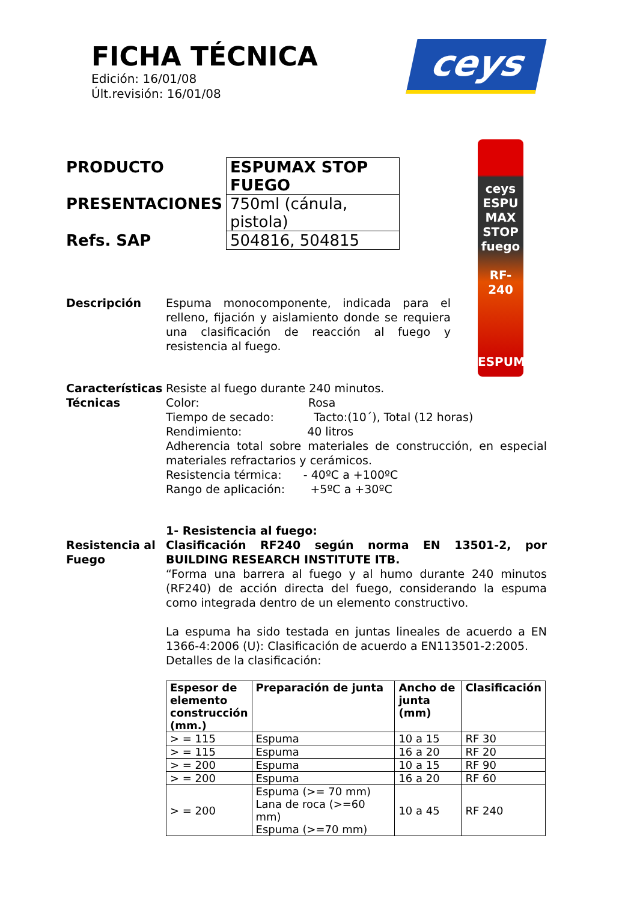FICHA TÉCNICA
Edición: 16/01/08
Últ.revisión: 16/01/08
ceys
| PRODUCTO | ESPUMAX STOP FUEGO |
| PRESENTACIONES | 750ml (cánula, pistola) |
| Refs. SAP | 504816, 504815 |
ceys
ESPU
MAX
STOP fuego
RF-240
ESPUMA
Descripción Espuma monocomponente, indicada para el relleno, fijación y aislamiento donde se requiera una clasificación de reacción al fuego y resistencia al fuego.
Características Técnicas
Resiste al fuego durante 240 minutos.
Color: Rosa
Tiempo de secado: Tacto:(10´), Total (12 horas)
Rendimiento: 40 litros
Adherencia total sobre materiales de construcción, en especial materiales refractarios y cerámicos.
Resistencia térmica: - 40ºC a +100ºC
Rango de aplicación: +5ºC a +30ºC
Resistencia al Fuego
1- Resistencia al fuego:
Clasificación RF240 según norma EN 13501-2, por BUILDING RESEARCH INSTITUTE ITB.
“Forma una barrera al fuego y al humo durante 240 minutos (RF240) de acción directa del fuego, considerando la espuma como integrada dentro de un elemento constructivo.
La espuma ha sido testada en juntas lineales de acuerdo a EN 1366-4:2006 (U): Clasificación de acuerdo a EN113501-2:2005.
Detalles de la clasificación:
| Espesor de elemento construcción (mm.) | Preparación de junta | Ancho de junta (mm) | Clasificación |
| --- | --- | --- | --- |
| > = 115 | Espuma | 10 a 15 | RF 30 |
| > = 115 | Espuma | 16 a 20 | RF 20 |
| > = 200 | Espuma | 10 a 15 | RF 90 |
| > = 200 | Espuma | 16 a 20 | RF 60 |
| > = 200 | Espuma (>= 70 mm) Lana de roca (>=60 mm) Espuma (>=70 mm) | 10 a 45 | RF 240 |